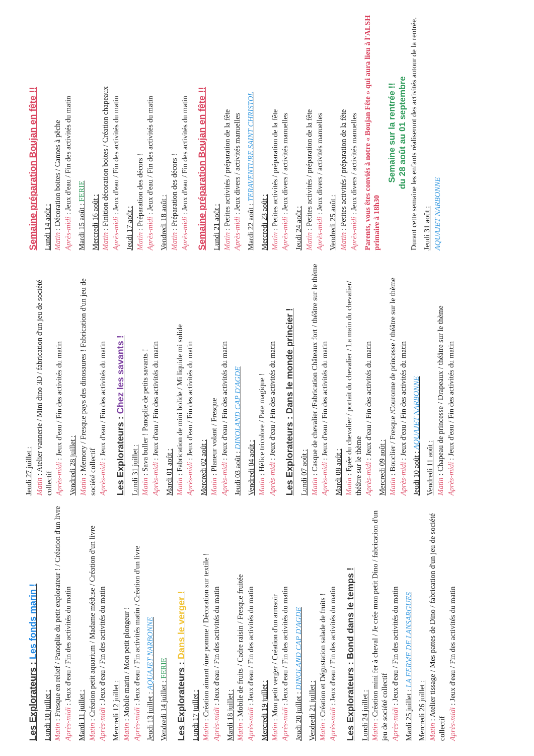Les Explorateurs : Les fonds marin !
Lundi 10 juillet :
Matin : Fresque en relief / Panoplie du petit explorateur ! / Création d'un livre
Après-midi : Jeux d'eau / Fin des activités du matin
Mardi 11 juillet :
Matin : Création petit aquarium / Madame méduse / Création d'un livre
Après-midi : Jeux d'eau / Fin des activités du matin
Mercredi 12 juillet :
Matin : Mobile marin / Mon petit plongeur !
Après-midi : Jeux d'eau / Fin activités matin / Création d'un livre
Jeudi 13 juillet : AQUAJET NARBONNE
Vendredi 14 juillet : FERIE
Les Explorateurs : Dans le verger !
Lundi 17 juillet :
Matin : Création aimant /une pomme / Décoration sur textile !
Après-midi : Jeux d'eau / Fin des activités du matin
Mardi 18 juillet :
Matin : Mobile de fruits / Cadre raisin / Fresque fruitée
Après-midi : Jeux d'eau / Fin des activités du matin
Mercredi 19 juillet :
Matin : Mon petit verger / Création d'un arrosoir
Après-midi : Jeux d'eau / Fin des activités du matin
Jeudi 20 juillet : DINOLAND CAP D'AGDE
Vendredi 21 juillet :
Matin : Création et Dégustation salade de fruits !
Après-midi : Jeux d'eau / Fin des activités du matin
Les Explorateurs : Bond dans le temps !
Lundi 24 juillet :
Matin : Création mini fer à cheval / Je crée mon petit Dino / fabrication d'un jeu de société collectif
Après-midi : Jeux d'eau / Fin des activités du matin
Mardi 25 juillet : LA FERME DE LANSARGUES
Mercredi 26 juillet :
Matin : Atelier tissage / Mes pattes de Dino / fabrication d'un jeu de société collectif
Après-midi : Jeux d'eau / Fin des activités du matin
Jeudi 27 juillet :
Matin : Atelier vannerie / Mini dino 3D / fabrication d'un jeu de société collectif
Après-midi : Jeux d'eau / Fin des activités du matin
Vendredi 28 juillet :
Matin : Memory / Fresque pays des dinosaures ! Fabrication d'un jeu de société collectif
Après-midi : Jeux d'eau / Fin des activités du matin
Les Explorateurs : Chez les savants !
Lundi 31 juillet :
Matin : Sava buller ! Panoplie de petits savants !
Après-midi : Jeux d'eau / Fin des activités du matin
Mardi 01 août :
Matin : Fabrication de mini bolide / Mi liquide mi solide
Après-midi : Jeux d'eau / Fin des activités du matin
Mercredi 02 août :
Matin : Planeur volant / Fresque
Après-midi : Jeux d'eau / Fin des activités du matin
Jeudi 03 août : DINOLAND CAP D'AGDE
Vendredi 04 août :
Matin : Hélice tricolore / Pate magique !
Après-midi : Jeux d'eau / Fin des activités du matin
Les Explorateurs : Dans le monde princier !
Lundi 07 août :
Matin : Casque de chevalier /Fabrication Châteaux fort / théâtre sur le thème
Après-midi : Jeux d'eau / Fin des activités du matin
Mardi 08 août :
Matin : Epée du chevalier / portait du chevalier / La main du chevalier/ théâtre sur le thème
Après-midi : Jeux d'eau / Fin des activités du matin
Mercredi 09 août :
Matin : Bouclier / Fresque /Couronne de princesse / théâtre sur le thème
Après-midi : Jeux d'eau / Fin des activités du matin
Jeudi 10 août : AQUAJET NARBONNE
Vendredi 11 août :
Matin : Chapeau de princesse / Drapeaux / théâtre sur le thème
Après-midi : Jeux d'eau / Fin des activités du matin
Semaine préparation Boujan en fête !!
Lundi 14 août :
Matin : Décoration boites / Cannes à pêche
Après-midi : Jeux d'eau / Fin des activités du matin
Mardi 15 août : FERIE
Mercredi 16 août :
Matin : Finition décoration boites / Création chapeaux
Après-midi : Jeux d'eau / Fin des activités du matin
Jeudi 17 août :
Matin : Préparation des décors !
Après-midi : Jeux d'eau / Fin des activités du matin
Vendredi 18 août :
Matin : Préparation des décors !
Après-midi : Jeux d'eau / Fin des activités du matin
Semaine préparation Boujan en fête !!
Lundi 21 août :
Matin : Petites activités / préparation de la fête
Après-midi : Jeux divers / activités manuelles
Mardi 22 août : TERAVENTURE SAINT CHRISTOL
Mercredi 23 août :
Matin : Petites activités / préparation de la fête
Après-midi : Jeux divers / activités manuelles
Jeudi 24 août :
Matin : Petites activités / préparation de la fête
Après-midi : Jeux divers / activités manuelles
Vendredi 25 août :
Matin : Petites activités / préparation de la fête
Après-midi : Jeux divers / activités manuelles
Parents, vous êtes conviés à notre « Boujan Fête » qui aura lieu à l'ALSH primaire à 18h30
Semaine sur la rentrée !!
du 28 août au 01 septembre
Durant cette semaine les enfants réaliseront des activités autour de la rentrée.
Jeudi 31 août :
AQUAJET NARBONNE